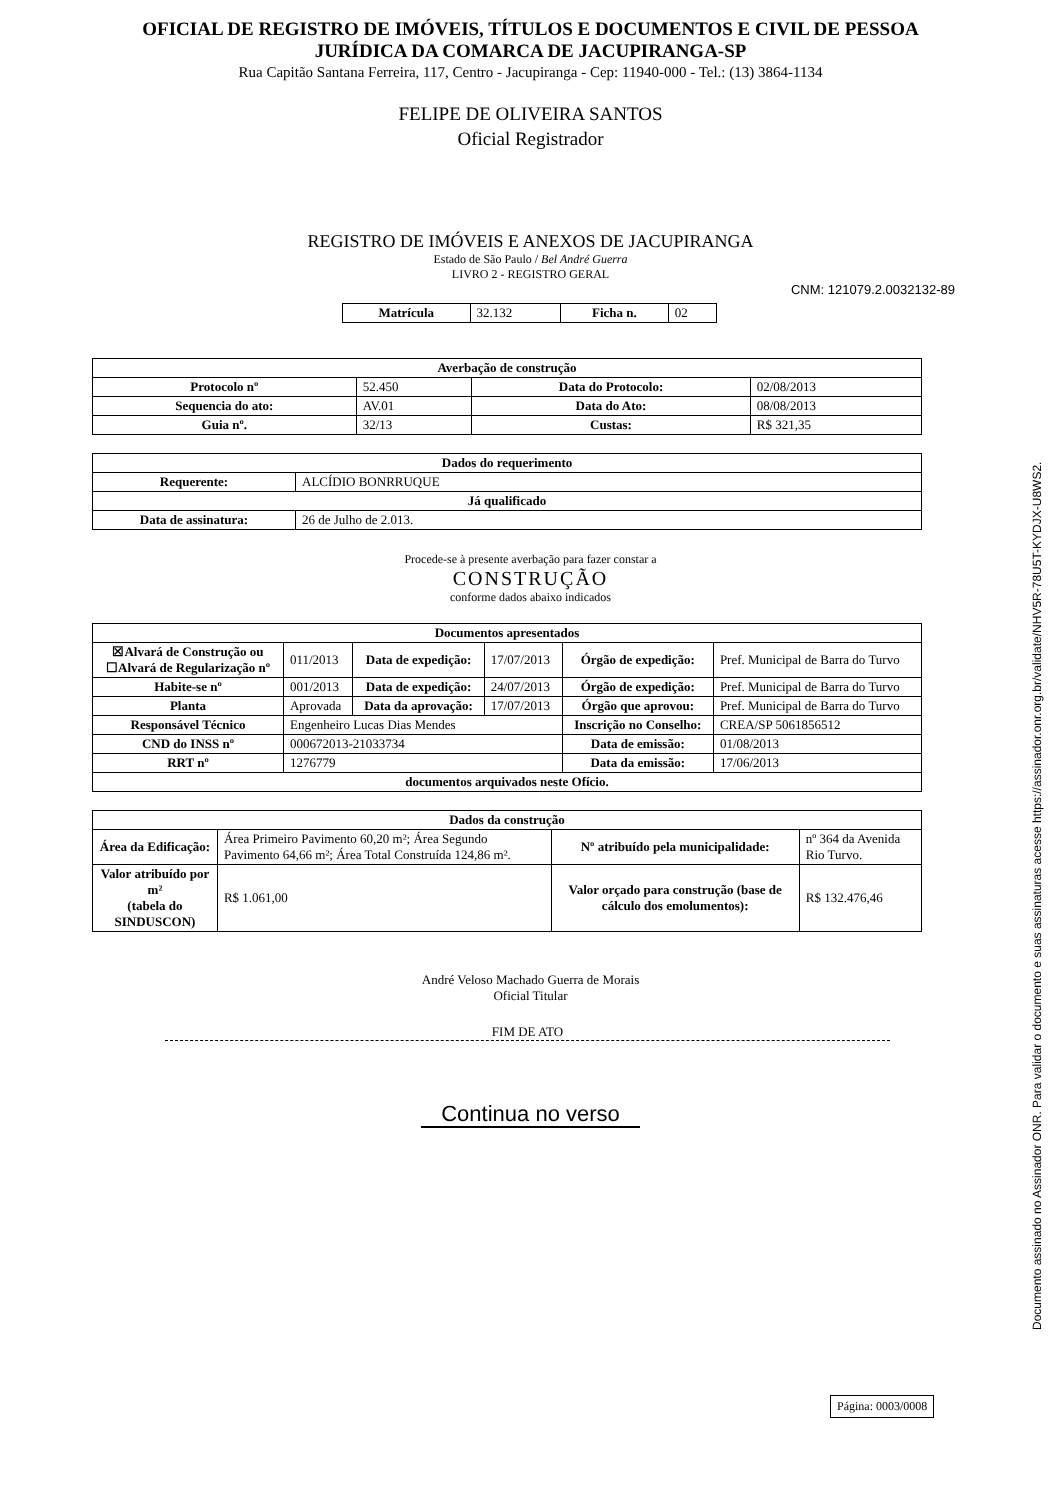OFICIAL DE REGISTRO DE IMÓVEIS, TÍTULOS E DOCUMENTOS E CIVIL DE PESSOA
JURÍDICA DA COMARCA DE JACUPIRANGA-SP
Rua Capitão Santana Ferreira, 117, Centro - Jacupiranga - Cep: 11940-000 - Tel.: (13) 3864-1134
FELIPE DE OLIVEIRA SANTOS
Oficial Registrador
REGISTRO DE IMÓVEIS E ANEXOS DE JACUPIRANGA
Estado de São Paulo / Bel André Guerra
LIVRO 2 - REGISTRO GERAL
CNM: 121079.2.0032132-89
| Matrícula | 32.132 | Ficha n. | 02 |
| Averbação de construção | | | |
| --- | --- | --- | --- |
| Protocolo nº | 52.450 | Data do Protocolo: | 02/08/2013 |
| Sequencia do ato: | AV.01 | Data do Ato: | 08/08/2013 |
| Guia nº. | 32/13 | Custas: | R$ 321,35 |
| Dados do requerimento | |
| --- | --- |
| Requerente: | ALCÍDIO BONRRUQUE |
| Já qualificado | |
| Data de assinatura: | 26 de Julho de 2.013. |
Procede-se à presente averbação para fazer constar a
CONSTRUÇÃO
conforme dados abaixo indicados
| Documentos apresentados | | | | | |
| --- | --- | --- | --- | --- | --- |
| ☒Alvará de Construção ou ☐Alvará de Regularização nº | 011/2013 | Data de expedição: | 17/07/2013 | Órgão de expedição: | Pref. Municipal de Barra do Turvo |
| Habite-se nº | 001/2013 | Data de expedição: | 24/07/2013 | Órgão de expedição: | Pref. Municipal de Barra do Turvo |
| Planta | Aprovada | Data da aprovação: | 17/07/2013 | Órgão que aprovou: | Pref. Municipal de Barra do Turvo |
| Responsável Técnico | Engenheiro Lucas Dias Mendes | | | Inscrição no Conselho: | CREA/SP 5061856512 |
| CND do INSS nº | 000672013-21033734 | | | Data de emissão: | 01/08/2013 |
| RRT nº | 1276779 | | | Data da emissão: | 17/06/2013 |
| documentos arquivados neste Ofício. | | | | | |
| Dados da construção | | | |
| --- | --- | --- | --- |
| Área da Edificação: | Área Primeiro Pavimento 60,20 m²; Área Segundo Pavimento 64,66 m²; Área Total Construída 124,86 m². | Nº atribuído pela municipalidade: | nº 364 da Avenida Rio Turvo. |
| Valor atribuído por m² (tabela do SINDUSCON) | R$ 1.061,00 | Valor orçado para construção (base de cálculo dos emolumentos): | R$ 132.476,46 |
André Veloso Machado Guerra de Morais
Oficial Titular
FIM DE ATO
Continua no verso
Página: 0003/0008
Documento assinado no Assinador ONR. Para validar o documento e suas assinaturas acesse https://assinador.onr.org.br/validate/NHV5R-78U5T-KYDJX-U8WS2.